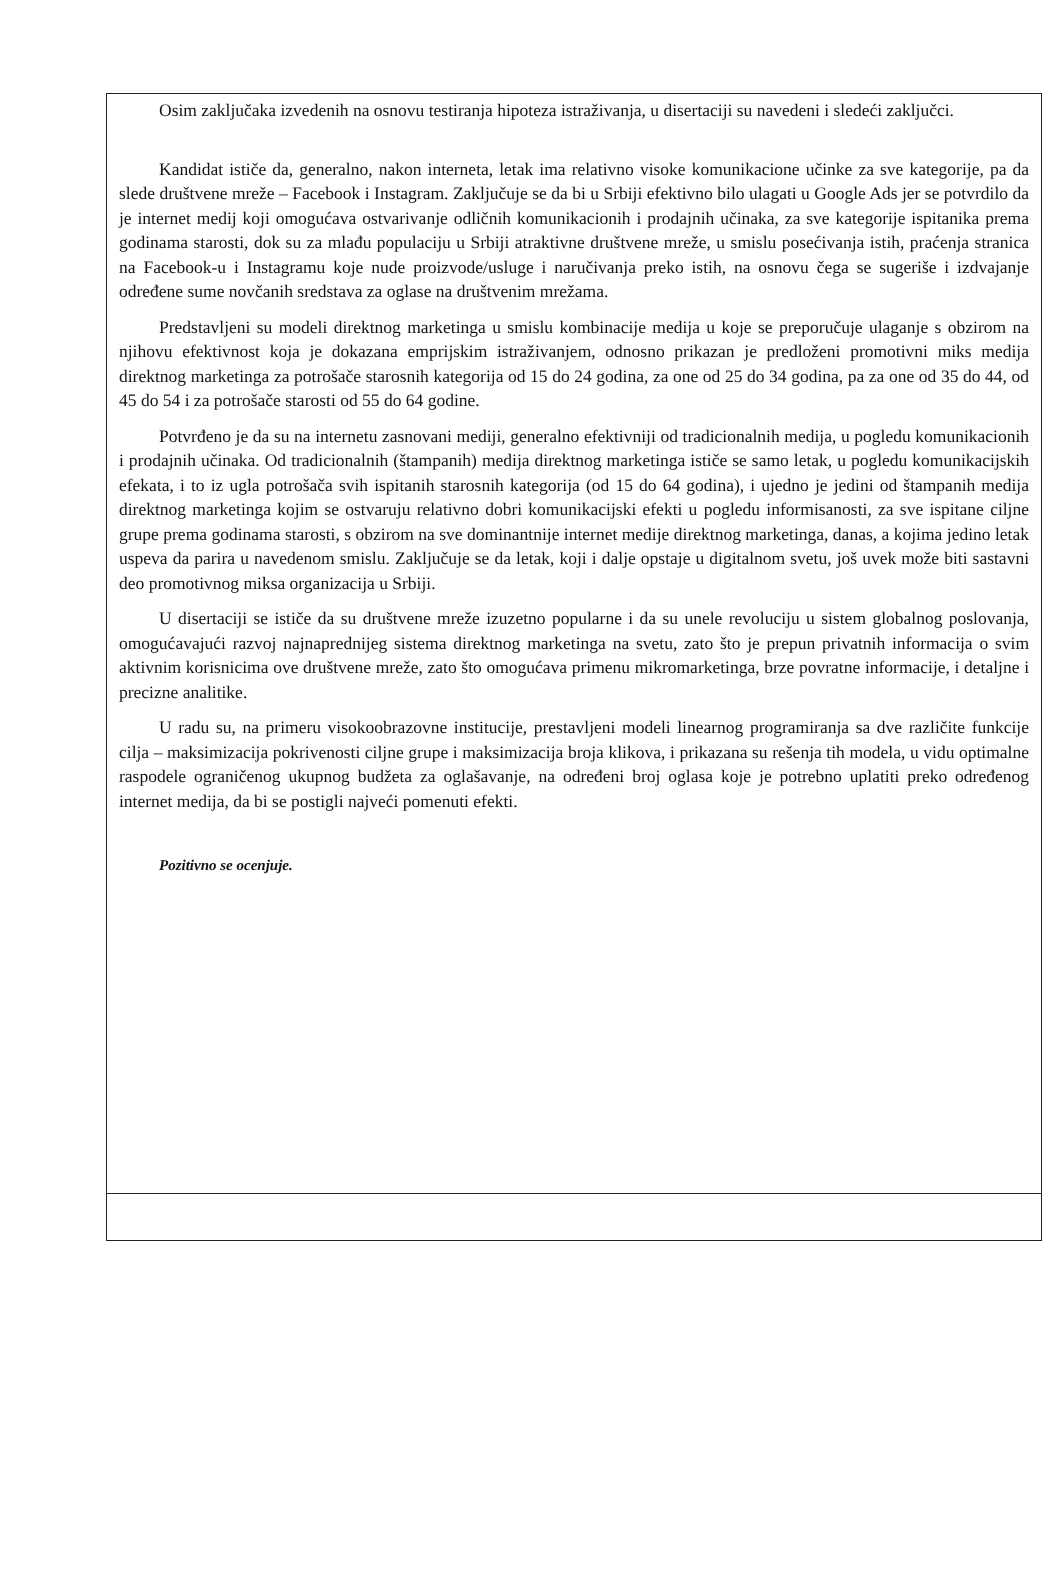Osim zaključaka izvedenih na osnovu testiranja hipoteza istraživanja, u disertaciji su navedeni i sledeći zaključci.
Kandidat ističe da, generalno, nakon interneta, letak ima relativno visoke komunikacione učinke za sve kategorije, pa da slede društvene mreže – Facebook i Instagram. Zaključuje se da bi u Srbiji efektivno bilo ulagati u Google Ads jer se potvrdilo da je internet medij koji omogućava ostvarivanje odličnih komunikacionih i prodajnih učinaka, za sve kategorije ispitanika prema godinama starosti, dok su za mlađu populaciju u Srbiji atraktivne društvene mreže, u smislu posećivanja istih, praćenja stranica na Facebook-u i Instagramu koje nude proizvode/usluge i naručivanja preko istih, na osnovu čega se sugeriše i izdvajanje određene sume novčanih sredstava za oglase na društvenim mrežama.
Predstavljeni su modeli direktnog marketinga u smislu kombinacije medija u koje se preporučuje ulaganje s obzirom na njihovu efektivnost koja je dokazana emprijskim istraživanjem, odnosno prikazan je predloženi promotivni miks medija direktnog marketinga za potrošače starosnih kategorija od 15 do 24 godina, za one od 25 do 34 godina, pa za one od 35 do 44, od 45 do 54 i za potrošače starosti od 55 do 64 godine.
Potvrđeno je da su na internetu zasnovani mediji, generalno efektivniji od tradicionalnih medija, u pogledu komunikacionih i prodajnih učinaka. Od tradicionalnih (štampanih) medija direktnog marketinga ističe se samo letak, u pogledu komunikacijskih efekata, i to iz ugla potrošača svih ispitanih starosnih kategorija (od 15 do 64 godina), i ujedno je jedini od štampanih medija direktnog marketinga kojim se ostvaruju relativno dobri komunikacijski efekti u pogledu informisanosti, za sve ispitane ciljne grupe prema godinama starosti, s obzirom na sve dominantnije internet medije direktnog marketinga, danas, a kojima jedino letak uspeva da parira u navedenom smislu. Zaključuje se da letak, koji i dalje opstaje u digitalnom svetu, još uvek može biti sastavni deo promotivnog miksa organizacija u Srbiji.
U disertaciji se ističe da su društvene mreže izuzetno popularne i da su unele revoluciju u sistem globalnog poslovanja, omogućavajući razvoj najnaprednijeg sistema direktnog marketinga na svetu, zato što je prepun privatnih informacija o svim aktivnim korisnicima ove društvene mreže, zato što omogućava primenu mikromarketinga, brze povratne informacije, i detaljne i precizne analitike.
U radu su, na primeru visokoobrazovne institucije, prestavljeni modeli linearnog programiranja sa dve različite funkcije cilja – maksimizacija pokrivenosti ciljne grupe i maksimizacija broja klikova, i prikazana su rešenja tih modela, u vidu optimalne raspodele ograničenog ukupnog budžeta za oglašavanje, na određeni broj oglasa koje je potrebno uplatiti preko određenog internet medija, da bi se postigli najveći pomenuti efekti.
Pozitivno se ocenjuje.